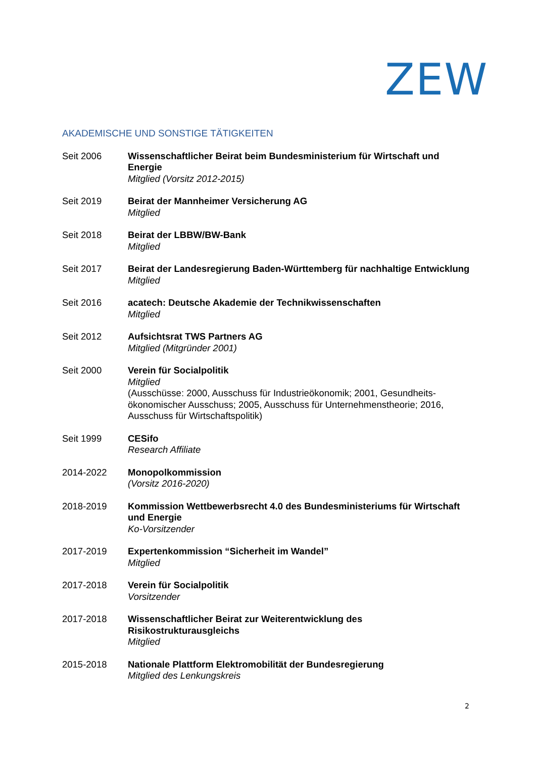ZEW
AKADEMISCHE UND SONSTIGE TÄTIGKEITEN
Seit 2006 Wissenschaftlicher Beirat beim Bundesministerium für Wirtschaft und Energie
Mitglied (Vorsitz 2012-2015)
Seit 2019 Beirat der Mannheimer Versicherung AG
Mitglied
Seit 2018 Beirat der LBBW/BW-Bank
Mitglied
Seit 2017 Beirat der Landesregierung Baden-Württemberg für nachhaltige Entwicklung
Mitglied
Seit 2016 acatech: Deutsche Akademie der Technikwissenschaften
Mitglied
Seit 2012 Aufsichtsrat TWS Partners AG
Mitglied (Mitgründer 2001)
Seit 2000 Verein für Socialpolitik
Mitglied
(Ausschüsse: 2000, Ausschuss für Industrieökonomik; 2001, Gesundheits-ökonomischer Ausschuss; 2005, Ausschuss für Unternehmenstheorie; 2016, Ausschuss für Wirtschaftspolitik)
Seit 1999 CESifo
Research Affiliate
2014-2022 Monopolkommission
(Vorsitz 2016-2020)
2018-2019 Kommission Wettbewerbsrecht 4.0 des Bundesministeriums für Wirtschaft und Energie
Ko-Vorsitzender
2017-2019 Expertenkommission “Sicherheit im Wandel”
Mitglied
2017-2018 Verein für Socialpolitik
Vorsitzender
2017-2018 Wissenschaftlicher Beirat zur Weiterentwicklung des Risikostrukturausgleichs
Mitglied
2015-2018 Nationale Plattform Elektromobilität der Bundesregierung
Mitglied des Lenkungskreis
2